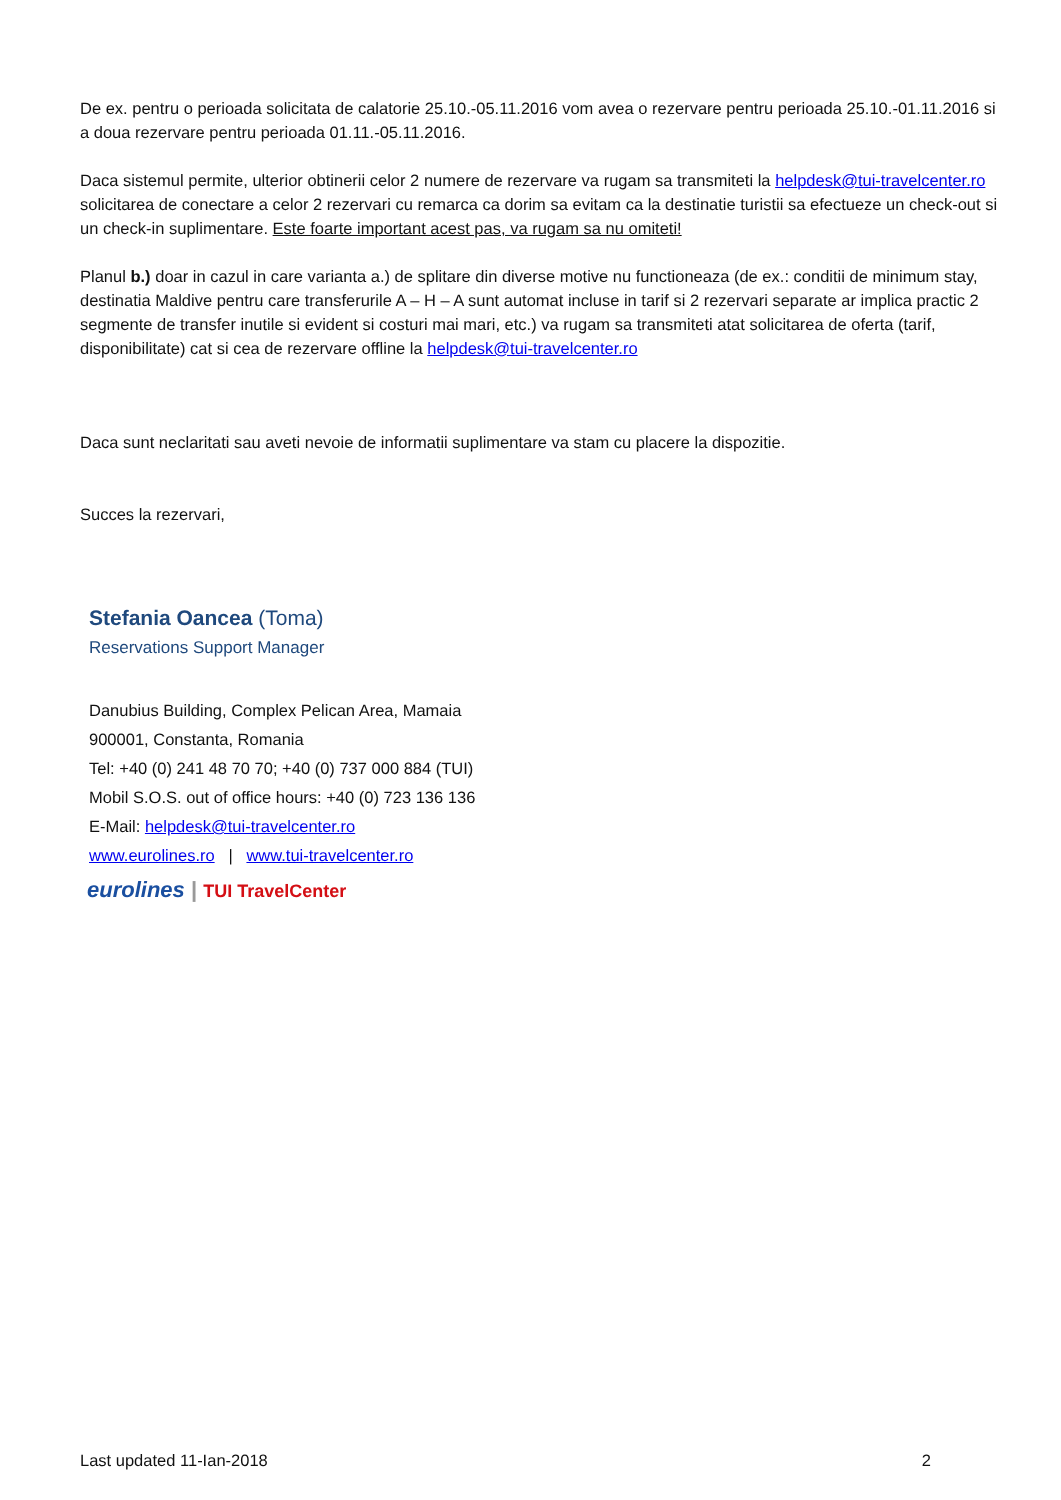De ex. pentru o perioada solicitata de calatorie 25.10.-05.11.2016 vom avea o rezervare pentru perioada 25.10.-01.11.2016 si a doua rezervare pentru perioada 01.11.-05.11.2016.
Daca sistemul permite, ulterior obtinerii celor 2 numere de rezervare va rugam sa transmiteti la helpdesk@tui-travelcenter.ro solicitarea de conectare a celor 2 rezervari cu remarca ca dorim sa evitam ca la destinatie turistii sa efectueze un check-out si un check-in suplimentare. Este foarte important acest pas, va rugam sa nu omiteti!
Planul b.) doar in cazul in care varianta a.) de splitare din diverse motive nu functioneaza (de ex.: conditii de minimum stay, destinatia Maldive pentru care transferurile A – H – A sunt automat incluse in tarif si 2 rezervari separate ar implica practic 2 segmente de transfer inutile si evident si costuri mai mari, etc.) va rugam sa transmiteti atat solicitarea de oferta (tarif, disponibilitate) cat si cea de rezervare offline la helpdesk@tui-travelcenter.ro
Daca sunt neclaritati sau aveti nevoie de informatii suplimentare va stam cu placere la dispozitie.
Succes la rezervari,
Stefania Oancea (Toma)
Reservations Support Manager
Danubius Building, Complex Pelican Area, Mamaia
900001, Constanta, Romania
Tel: +40 (0) 241 48 70 70; +40 (0) 737 000 884 (TUI)
Mobil S.O.S. out of office hours: +40 (0) 723 136 136
E-Mail: helpdesk@tui-travelcenter.ro
www.eurolines.ro | www.tui-travelcenter.ro
eurolines | TUI TravelCenter
Last updated 11-Ian-2018 2